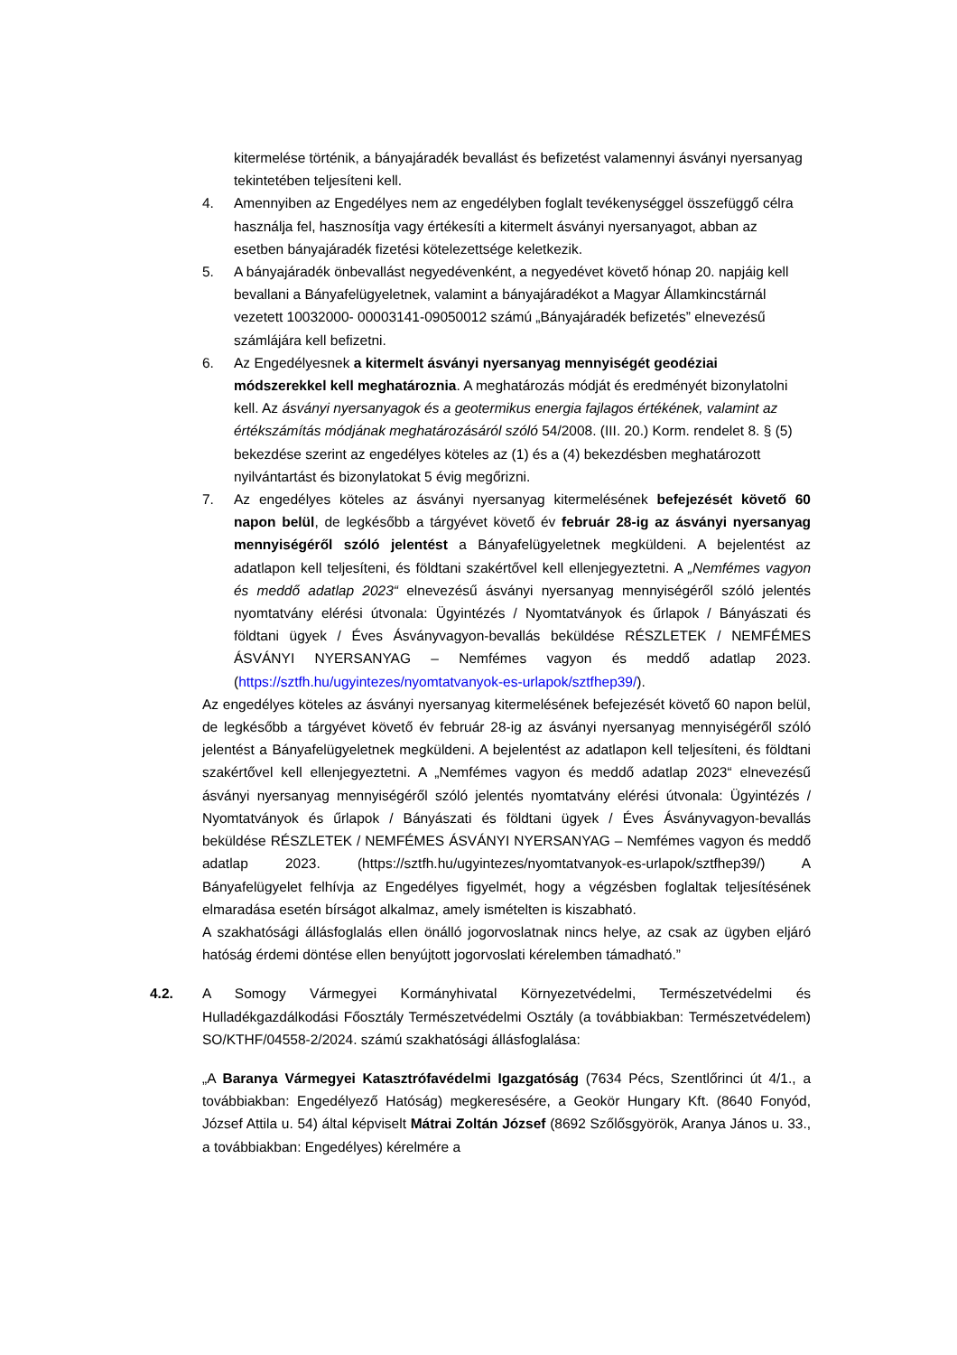kitermelése történik, a bányajáradék bevallást és befizetést valamennyi ásványi nyersanyag tekintetében teljesíteni kell.
4. Amennyiben az Engedélyes nem az engedélyben foglalt tevékenységgel összefüggő célra használja fel, hasznosítja vagy értékesíti a kitermelt ásványi nyersanyagot, abban az esetben bányajáradék fizetési kötelezettsége keletkezik.
5. A bányajáradék önbevallást negyedévenként, a negyedévet követő hónap 20. napjáig kell bevallani a Bányafelügyeletnek, valamint a bányajáradékot a Magyar Államkincstárnál vezetett 10032000- 00003141-09050012 számú „Bányajáradék befizetés” elnevezésű számlájára kell befizetni.
6. Az Engedélyesnek a kitermelt ásványi nyersanyag mennyiségét geodéziai módszerekkel kell meghatároznia. A meghatározás módját és eredményét bizonylatolni kell. Az ásványi nyersanyagok és a geotermikus energia fajlagos értékének, valamint az értékszámítás módjának meghatározásáról szóló 54/2008. (III. 20.) Korm. rendelet 8. § (5) bekezdése szerint az engedélyes köteles az (1) és a (4) bekezdésben meghatározott nyilvántartást és bizonylatokat 5 évig megőrizni.
7. Az engedélyes köteles az ásványi nyersanyag kitermelésének befejezését követő 60 napon belül, de legkésőbb a tárgyévet követő év február 28-ig az ásványi nyersanyag mennyiségéről szóló jelentést a Bányafelügyeletnek megküldeni. A bejelentést az adatlapon kell teljesíteni, és földtani szakértővel kell ellenjegyeztetni. A „Nemfémes vagyon és meddő adatlap 2023“ elnevezésű ásványi nyersanyag mennyiségéről szóló jelentés nyomtatvány elérési útvonala: Ügyintézés / Nyomtatványok és űrlapok / Bányászati és földtani ügyek / Éves Ásványvagyon-bevallás beküldése RÉSZLETEK / NEMFÉMES ÁSVÁNYI NYERSANYAG – Nemfémes vagyon és meddő adatlap 2023. (https://sztfh.hu/ugyintezes/nyomtatvanyok-es-urlapok/sztfhep39/).
Az engedélyes köteles az ásványi nyersanyag kitermelésének befejezését követő 60 napon belül, de legkésőbb a tárgyévet követő év február 28-ig az ásványi nyersanyag mennyiségéről szóló jelentést a Bányafelügyeletnek megküldeni. A bejelentést az adatlapon kell teljesíteni, és földtani szakértővel kell ellenjegyeztetni. A „Nemfémes vagyon és meddő adatlap 2023“ elnevezésű ásványi nyersanyag mennyiségéről szóló jelentés nyomtatvány elérési útvonala: Ügyintézés / Nyomtatványok és űrlapok / Bányászati és földtani ügyek / Éves Ásványvagyon-bevallás beküldése RÉSZLETEK / NEMFÉMES ÁSVÁNYI NYERSANYAG – Nemfémes vagyon és meddő adatlap 2023. (https://sztfh.hu/ugyintezes/nyomtatvanyok-es-urlapok/sztfhep39/) A Bányafelügyelet felhívja az Engedélyes figyelmét, hogy a végzésben foglaltak teljesítésének elmaradása esetén bírságot alkalmaz, amely ismételten is kiszabható.
A szakhatósági állásfoglalás ellen önálló jogorvoslatnak nincs helye, az csak az ügyben eljáró hatóság érdemi döntése ellen benyújtott jogorvoslati kérelemben támadható.”
4.2. A Somogy Vármegyei Kormányhivatal Környezetvédelmi, Természetvédelmi és Hulladékgazdálkodási Főosztály Természetvédelmi Osztály (a továbbiakban: Természetvédelem) SO/KTHF/04558-2/2024. számú szakhatósági állásfoglalása:
„A Baranya Vármegyei Katasztrófavédelmi Igazgatóság (7634 Pécs, Szentlőrinci út 4/1., a továbbiakban: Engedélyező Hatóság) megkeresésére, a Geokör Hungary Kft. (8640 Fonyód, József Attila u. 54) által képviselt Mátrai Zoltán József (8692 Szőlősgyörök, Aranya János u. 33., a továbbiakban: Engedélyes) kérelmére a